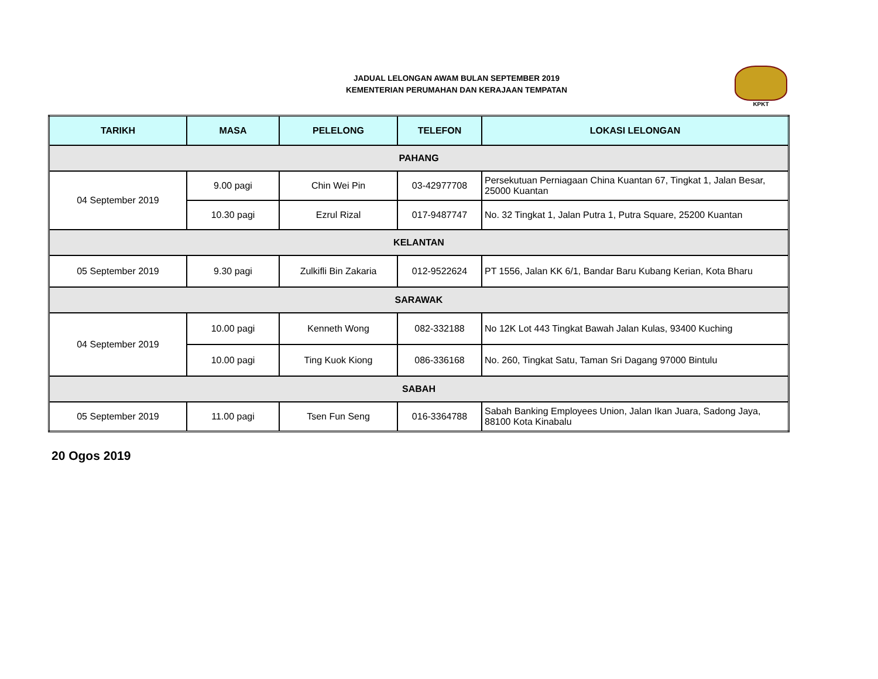JADUAL LELONGAN AWAM BULAN SEPTEMBER 2019
KEMENTERIAN PERUMAHAN DAN KERAJAAN TEMPATAN
KPKT
| TARIKH | MASA | PELELONG | TELEFON | LOKASI LELONGAN |
| --- | --- | --- | --- | --- |
| PAHANG | | | | |
| 04 September 2019 | 9.00 pagi | Chin Wei Pin | 03-42977708 | Persekutuan Perniagaan China Kuantan 67, Tingkat 1, Jalan Besar, 25000 Kuantan |
| | 10.30 pagi | Ezrul Rizal | 017-9487747 | No. 32 Tingkat 1, Jalan Putra 1, Putra Square, 25200 Kuantan |
| KELANTAN | | | | |
| 05 September 2019 | 9.30 pagi | Zulkifli Bin Zakaria | 012-9522624 | PT 1556, Jalan KK 6/1, Bandar Baru Kubang Kerian, Kota Bharu |
| SARAWAK | | | | |
| 04 September 2019 | 10.00 pagi | Kenneth Wong | 082-332188 | No 12K Lot 443 Tingkat Bawah Jalan Kulas, 93400 Kuching |
| | 10.00 pagi | Ting Kuok Kiong | 086-336168 | No. 260, Tingkat Satu, Taman Sri Dagang 97000 Bintulu |
| SABAH | | | | |
| 05 September 2019 | 11.00 pagi | Tsen Fun Seng | 016-3364788 | Sabah Banking Employees Union, Jalan Ikan Juara, Sadong Jaya, 88100 Kota Kinabalu |
20 Ogos 2019